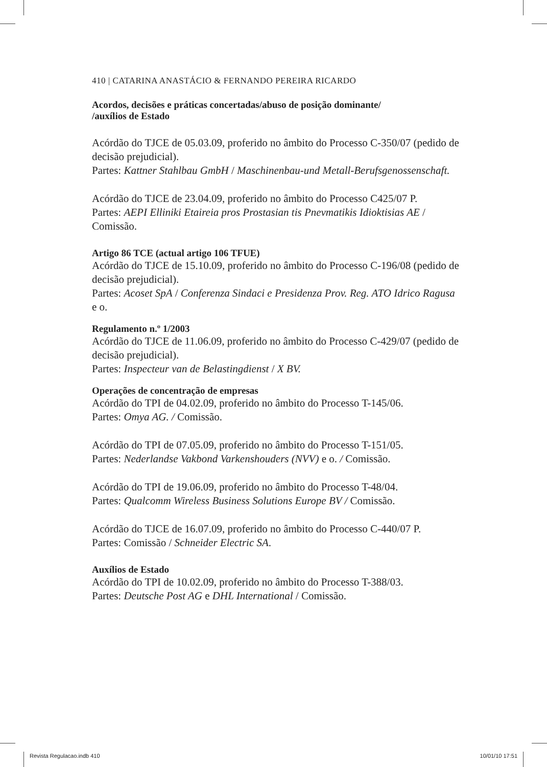410 | CATARINA ANASTÁCIO & FERNANDO PEREIRA RICARDO
Acordos, decisões e práticas concertadas/abuso de posição dominante/
/auxílios de Estado
Acórdão do TJCE de 05.03.09, proferido no âmbito do Processo C-350/07 (pedido de decisão prejudicial).
Partes: Kattner Stahlbau GmbH / Maschinenbau-und Metall-Berufsgenossenschaft.
Acórdão do TJCE de 23.04.09, proferido no âmbito do Processo C425/07 P.
Partes: AEPI Elliniki Etaireia pros Prostasian tis Pnevmatikis Idioktisias AE / Comissão.
Artigo 86 TCE (actual artigo 106 TFUE)
Acórdão do TJCE de 15.10.09, proferido no âmbito do Processo C-196/08 (pedido de decisão prejudicial).
Partes: Acoset SpA / Conferenza Sindaci e Presidenza Prov. Reg. ATO Idrico Ragusa e o.
Regulamento n.º 1/2003
Acórdão do TJCE de 11.06.09, proferido no âmbito do Processo C-429/07 (pedido de decisão prejudicial).
Partes: Inspecteur van de Belastingdienst / X BV.
Operações de concentração de empresas
Acórdão do TPI de 04.02.09, proferido no âmbito do Processo T-145/06.
Partes: Omya AG. / Comissão.
Acórdão do TPI de 07.05.09, proferido no âmbito do Processo T-151/05.
Partes: Nederlandse Vakbond Varkenshouders (NVV) e o. / Comissão.
Acórdão do TPI de 19.06.09, proferido no âmbito do Processo T-48/04.
Partes: Qualcomm Wireless Business Solutions Europe BV / Comissão.
Acórdão do TJCE de 16.07.09, proferido no âmbito do Processo C-440/07 P.
Partes: Comissão / Schneider Electric SA.
Auxílios de Estado
Acórdão do TPI de 10.02.09, proferido no âmbito do Processo T-388/03.
Partes: Deutsche Post AG e DHL International / Comissão.
Revista Regulacao.indb 410 10/01/10 17:51